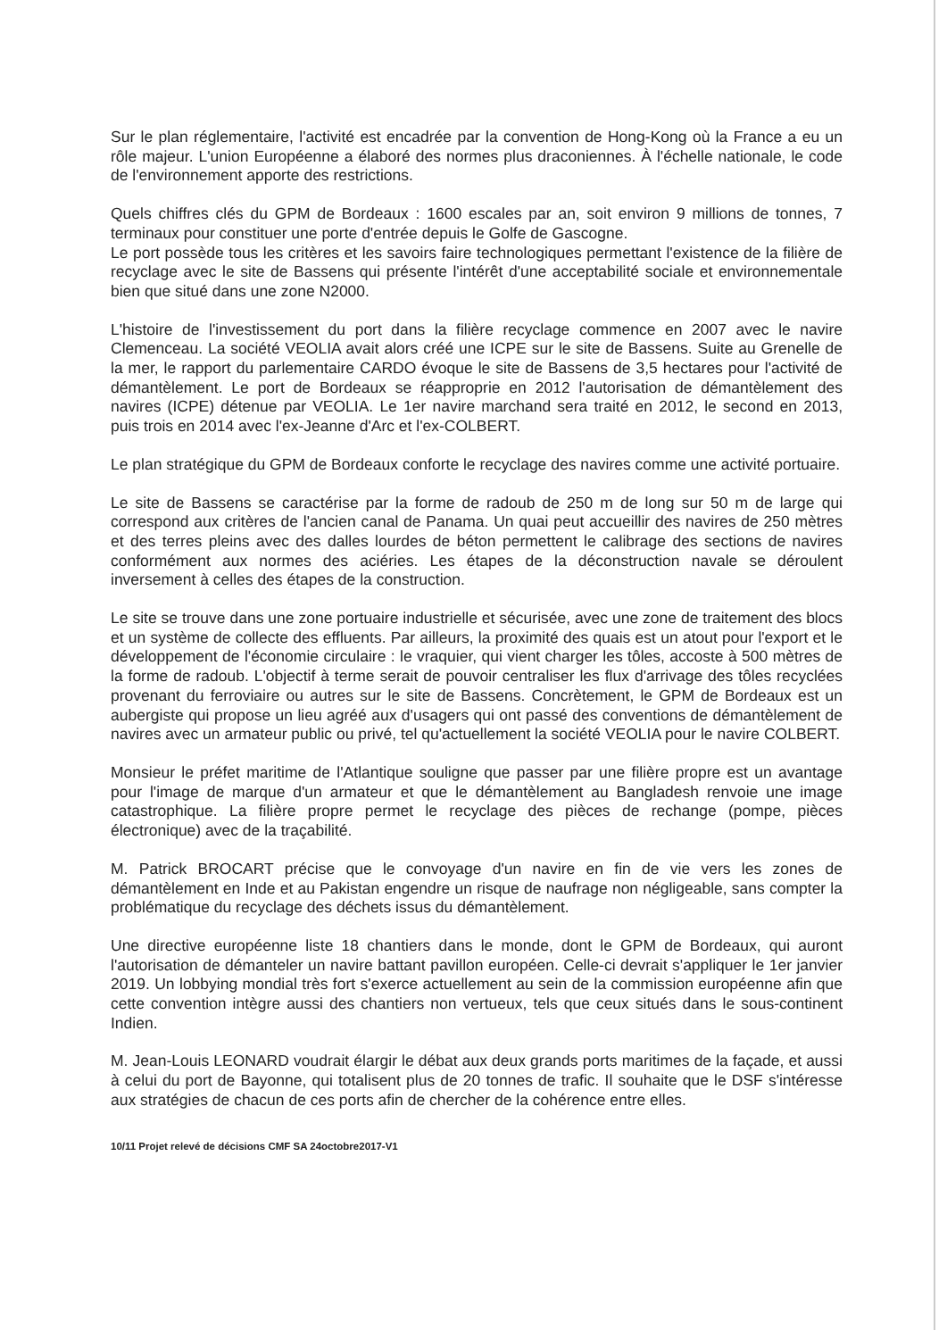Sur le plan réglementaire, l'activité est encadrée par la convention de Hong-Kong où la France a eu un rôle majeur. L'union Européenne a élaboré des normes plus draconiennes. À l'échelle nationale, le code de l'environnement apporte des restrictions.
Quels chiffres clés du GPM de Bordeaux : 1600 escales par an, soit environ 9 millions de tonnes, 7 terminaux pour constituer une porte d'entrée depuis le Golfe de Gascogne.
Le port possède tous les critères et les savoirs faire technologiques permettant l'existence de la filière de recyclage avec le site de Bassens qui présente l'intérêt d'une acceptabilité sociale et environnementale bien que situé dans une zone N2000.
L'histoire de l'investissement du port dans la filière recyclage commence en 2007 avec le navire Clemenceau. La société VEOLIA avait alors créé une ICPE sur le site de Bassens. Suite au Grenelle de la mer, le rapport du parlementaire CARDO évoque le site de Bassens de 3,5 hectares pour l'activité de démantèlement. Le port de Bordeaux se réapproprie en 2012 l'autorisation de démantèlement des navires (ICPE) détenue par VEOLIA. Le 1er navire marchand sera traité en 2012, le second en 2013, puis trois en 2014 avec l'ex-Jeanne d'Arc et l'ex-COLBERT.
Le plan stratégique du GPM de Bordeaux conforte le recyclage des navires comme une activité portuaire.
Le site de Bassens se caractérise par la forme de radoub de 250 m de long sur 50 m de large qui correspond aux critères de l'ancien canal de Panama. Un quai peut accueillir des navires de 250 mètres et des terres pleins avec des dalles lourdes de béton permettent le calibrage des sections de navires conformément aux normes des aciéries. Les étapes de la déconstruction navale se déroulent inversement à celles des étapes de la construction.
Le site se trouve dans une zone portuaire industrielle et sécurisée, avec une zone de traitement des blocs et un système de collecte des effluents. Par ailleurs, la proximité des quais est un atout pour l'export et le développement de l'économie circulaire : le vraquier, qui vient charger les tôles, accoste à 500 mètres de la forme de radoub. L'objectif à terme serait de pouvoir centraliser les flux d'arrivage des tôles recyclées provenant du ferroviaire ou autres sur le site de Bassens. Concrètement, le GPM de Bordeaux est un aubergiste qui propose un lieu agréé aux d'usagers qui ont passé des conventions de démantèlement de navires avec un armateur public ou privé, tel qu'actuellement la société VEOLIA pour le navire COLBERT.
Monsieur le préfet maritime de l'Atlantique souligne que passer par une filière propre est un avantage pour l'image de marque d'un armateur et que le démantèlement au Bangladesh renvoie une image catastrophique. La filière propre permet le recyclage des pièces de rechange (pompe, pièces électronique) avec de la traçabilité.
M. Patrick BROCART précise que le convoyage d'un navire en fin de vie vers les zones de démantèlement en Inde et au Pakistan engendre un risque de naufrage non négligeable, sans compter la problématique du recyclage des déchets issus du démantèlement.
Une directive européenne liste 18 chantiers dans le monde, dont le GPM de Bordeaux, qui auront l'autorisation de démanteler un navire battant pavillon européen. Celle-ci devrait s'appliquer le 1er janvier 2019. Un lobbying mondial très fort s'exerce actuellement au sein de la commission européenne afin que cette convention intègre aussi des chantiers non vertueux, tels que ceux situés dans le sous-continent Indien.
M. Jean-Louis LEONARD voudrait élargir le débat aux deux grands ports maritimes de la façade, et aussi à celui du port de Bayonne, qui totalisent plus de 20 tonnes de trafic. Il souhaite que le DSF s'intéresse aux stratégies de chacun de ces ports afin de chercher de la cohérence entre elles.
10/11 Projet relevé de décisions CMF SA 24octobre2017-V1